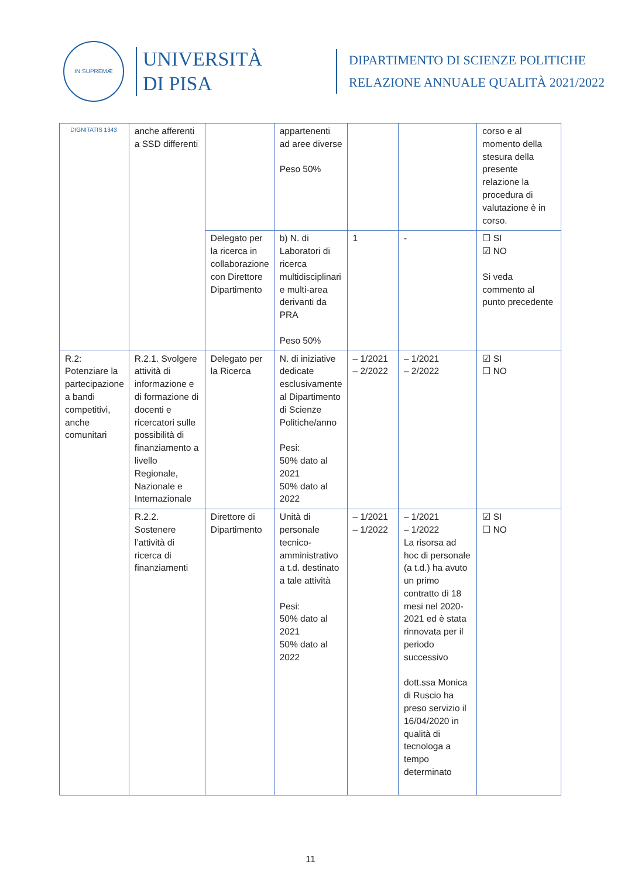IN SUPREMÆ DIGNITATIS 1343
UNIVERSITÀ
DI PISA
DIPARTIMENTO DI SCIENZE POLITICHE
RELAZIONE ANNUALE QUALITÀ 2021/2022
| | anche afferenti a SSD differenti | | appartenenti ad aree diverse Peso 50% | | | corso e al momento della stesura della presente relazione la procedura di valutazione è in corso. |
| | | Delegato per la ricerca in collaborazione con Direttore Dipartimento | b) N. di Laboratori di ricerca multidisciplinari e multi-area derivanti da PRA Peso 50% | 1 | - | ☐ SI ☑ NO Si veda commento al punto precedente |
| R.2: Potenziare la partecipazione a bandi competitivi, anche comunitari | R.2.1. Svolgere attività di informazione e di formazione di docenti e ricercatori sulle possibilità di finanziamento a livello Regionale, Nazionale e Internazionale | Delegato per la Ricerca | N. di iniziative dedicate esclusivamente al Dipartimento di Scienze Politiche/anno Pesi: 50% dato al 2021 50% dato al 2022 | – 1/2021 – 2/2022 | – 1/2021 – 2/2022 | ☑ SI ☐ NO |
| | R.2.2. Sostenere l’attività di ricerca di finanziamenti | Direttore di Dipartimento | Unità di personale tecnico-amministrativo a t.d. destinato a tale attività Pesi: 50% dato al 2021 50% dato al 2022 | – 1/2021 – 1/2022 | – 1/2021 – 1/2022 La risorsa ad hoc di personale (a t.d.) ha avuto un primo contratto di 18 mesi nel 2020-2021 ed è stata rinnovata per il periodo successivo dott.ssa Monica di Ruscio ha preso servizio il 16/04/2020 in qualità di tecnologa a tempo determinato | ☑ SI ☐ NO |
11